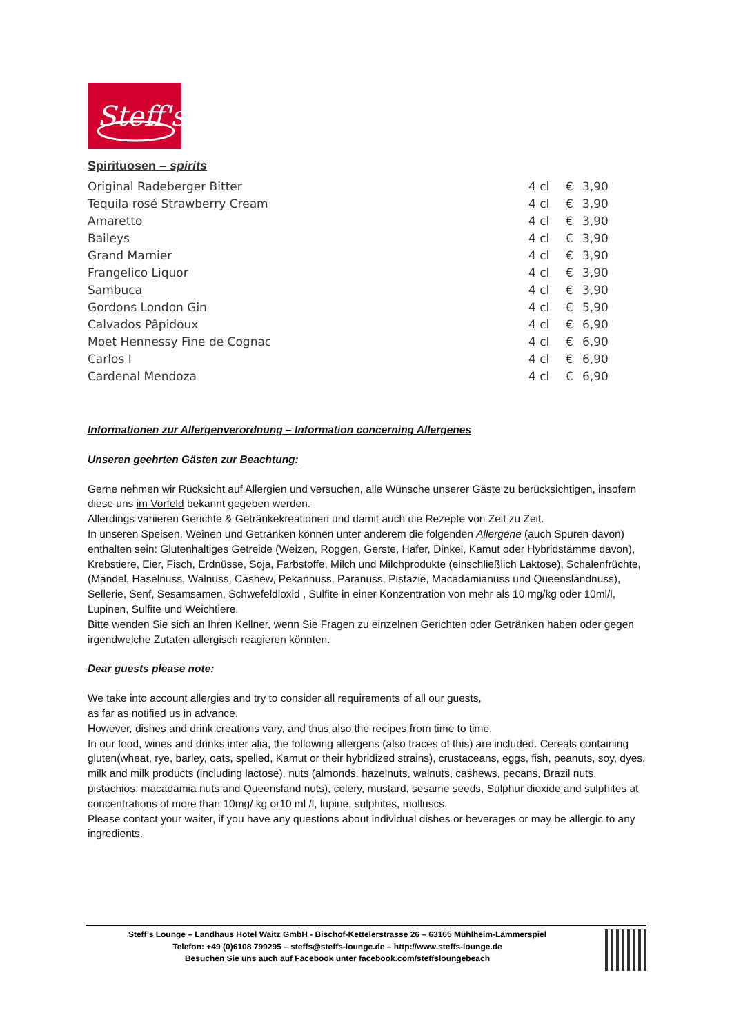Steff's
Spirituosen – spirits
| Original Radeberger Bitter | 4 cl | € | 3,90 |
| Tequila rosé Strawberry Cream | 4 cl | € | 3,90 |
| Amaretto | 4 cl | € | 3,90 |
| Baileys | 4 cl | € | 3,90 |
| Grand Marnier | 4 cl | € | 3,90 |
| Frangelico Liquor | 4 cl | € | 3,90 |
| Sambuca | 4 cl | € | 3,90 |
| Gordons London Gin | 4 cl | € | 5,90 |
| Calvados Pâpidoux | 4 cl | € | 6,90 |
| Moet Hennessy Fine de Cognac | 4 cl | € | 6,90 |
| Carlos I | 4 cl | € | 6,90 |
| Cardenal Mendoza | 4 cl | € | 6,90 |
Informationen zur Allergenverordnung – Information concerning Allergenes
Unseren geehrten Gästen zur Beachtung:
Gerne nehmen wir Rücksicht auf Allergien und versuchen, alle Wünsche unserer Gäste zu berücksichtigen, insofern diese uns im Vorfeld bekannt gegeben werden.
Allerdings variieren Gerichte & Getränkekreationen und damit auch die Rezepte von Zeit zu Zeit.
In unseren Speisen, Weinen und Getränken können unter anderem die folgenden Allergene (auch Spuren davon) enthalten sein: Glutenhaltiges Getreide (Weizen, Roggen, Gerste, Hafer, Dinkel, Kamut oder Hybridstämme davon), Krebstiere, Eier, Fisch, Erdnüsse, Soja, Farbstoffe, Milch und Milchprodukte (einschließlich Laktose), Schalenfrüchte, (Mandel, Haselnuss, Walnuss, Cashew, Pekannuss, Paranuss, Pistazie, Macadamianuss und Queenslandnuss), Sellerie, Senf, Sesamsamen, Schwefeldioxid , Sulfite in einer Konzentration von mehr als 10 mg/kg oder 10ml/l, Lupinen, Sulfite und Weichtiere.
Bitte wenden Sie sich an Ihren Kellner, wenn Sie Fragen zu einzelnen Gerichten oder Getränken haben oder gegen irgendwelche Zutaten allergisch reagieren könnten.
Dear guests please note:
We take into account allergies and try to consider all requirements of all our guests,
as far as notified us in advance.
However, dishes and drink creations vary, and thus also the recipes from time to time.
In our food, wines and drinks inter alia, the following allergens (also traces of this) are included. Cereals containing gluten(wheat, rye, barley, oats, spelled, Kamut or their hybridized strains), crustaceans, eggs, fish, peanuts, soy, dyes, milk and milk products (including lactose), nuts (almonds, hazelnuts, walnuts, cashews, pecans, Brazil nuts, pistachios, macadamia nuts and Queensland nuts), celery, mustard, sesame seeds, Sulphur dioxide and sulphites at concentrations of more than 10mg/ kg or10 ml /l, lupine, sulphites, molluscs.
Please contact your waiter, if you have any questions about individual dishes or beverages or may be allergic to any ingredients.
Steff’s Lounge – Landhaus Hotel Waitz GmbH - Bischof-Kettelerstrasse 26 – 63165 Mühlheim-Lämmerspiel
Telefon: +49 (0)6108 799295 – steffs@steffs-lounge.de – http://www.steffs-lounge.de
Besuchen Sie uns auch auf Facebook unter facebook.com/steffsloungebeach